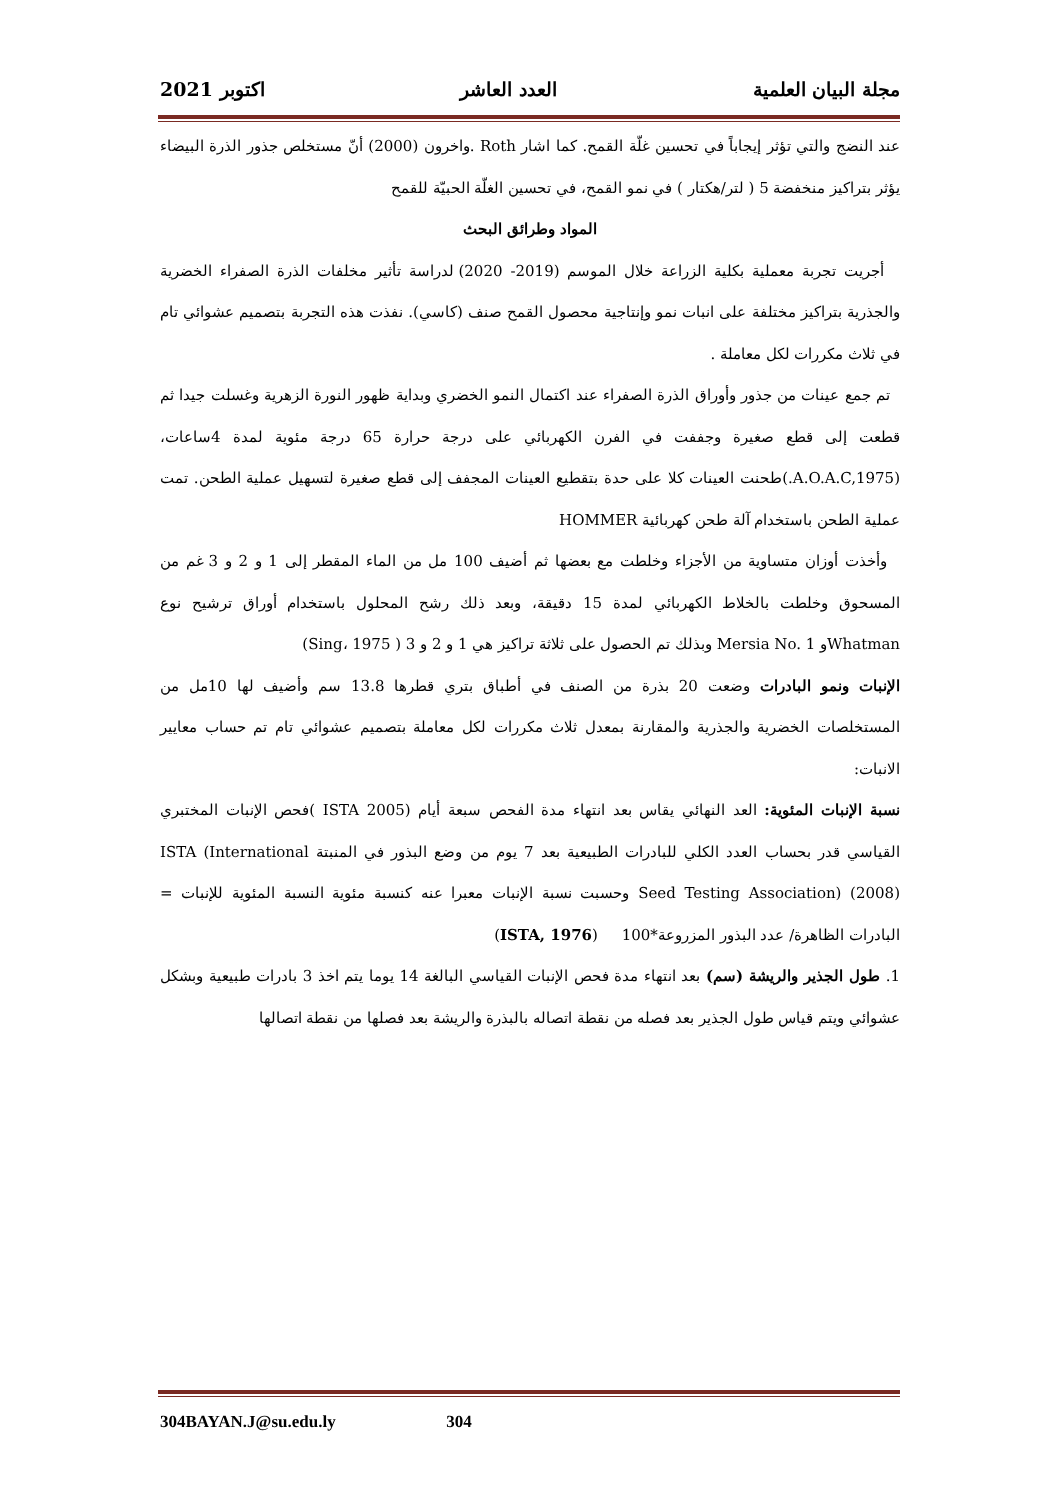مجلة البيان العلمية العدد العاشر اكتوبر 2021
عند النضج والتي تؤثر إيجاباً في تحسين غلّة القمح. كما اشار Roth .واخرون (2000) أنّ مستخلص جذور الذرة البيضاء يؤثر بتراكيز منخفضة 5 ( لتر/هكتار ) في نمو القمح، في تحسين الغلّة الحبيّة للقمح
المواد وطرائق البحث
أجريت تجربة معملية بكلية الزراعة خلال الموسم (2019- 2020) لدراسة تأثير مخلفات الذرة الصفراء الخضرية والجذرية بتراكيز مختلفة على انبات نمو وإنتاجية محصول القمح صنف (كاسي). نفذت هذه التجربة بتصميم عشوائي تام في ثلاث مكررات لكل معاملة .
تم جمع عينات من جذور وأوراق الذرة الصفراء عند اكتمال النمو الخضري وبداية ظهور النورة الزهرية وغسلت جيدا ثم قطعت إلى قطع صغيرة وجففت في الفرن الكهربائي على درجة حرارة 65 درجة مئوية لمدة 4ساعات، (A.O.A.C,1975.)طحنت العينات كلا على حدة بتقطيع العينات المجفف إلى قطع صغيرة لتسهيل عملية الطحن. تمت عملية الطحن باستخدام آلة طحن كهربائية HOMMER
وأخذت أوزان متساوية من الأجزاء وخلطت مع بعضها ثم أضيف 100 مل من الماء المقطر إلى 1 و 2 و 3 غم من المسحوق وخلطت بالخلاط الكهربائي لمدة 15 دقيقة، وبعد ذلك رشح المحلول باستخدام أوراق ترشيح نوع Whatmanو Mersia No. 1 وبذلك تم الحصول على ثلاثة تراكيز هي 1 و 2 و 3 ( Sing، 1975)
الإنبات ونمو البادرات وضعت 20 بذرة من الصنف في أطباق بتري قطرها 13.8 سم وأضيف لها 10مل من المستخلصات الخضرية والجذرية والمقارنة بمعدل ثلاث مكررات لكل معاملة بتصميم عشوائي تام تم حساب معايير الانبات:
نسبة الإنبات المئوية: العد النهائي يقاس بعد انتهاء مدة الفحص سبعة أيام (ISTA 2005 )فحص الإنبات المختبري القياسي قدر بحساب العدد الكلي للبادرات الطبيعية بعد 7 يوم من وضع البذور في المنبتة ISTA (International Seed Testing Association) (2008) وحسبت نسبة الإنبات معبرا عنه كنسبة مئوية النسبة المئوية للإنبات = البادرات الظاهرة/ عدد البذور المزروعة*100 (ISTA, 1976)
1. طول الجذير والريشة (سم) بعد انتهاء مدة فحص الإنبات القياسي البالغة 14 يوما يتم اخذ 3 بادرات طبيعية وبشكل عشوائي ويتم قياس طول الجذير بعد فصله من نقطة اتصاله بالبذرة والريشة بعد فصلها من نقطة اتصالها
304BAYAN.J@su.edu.ly 304